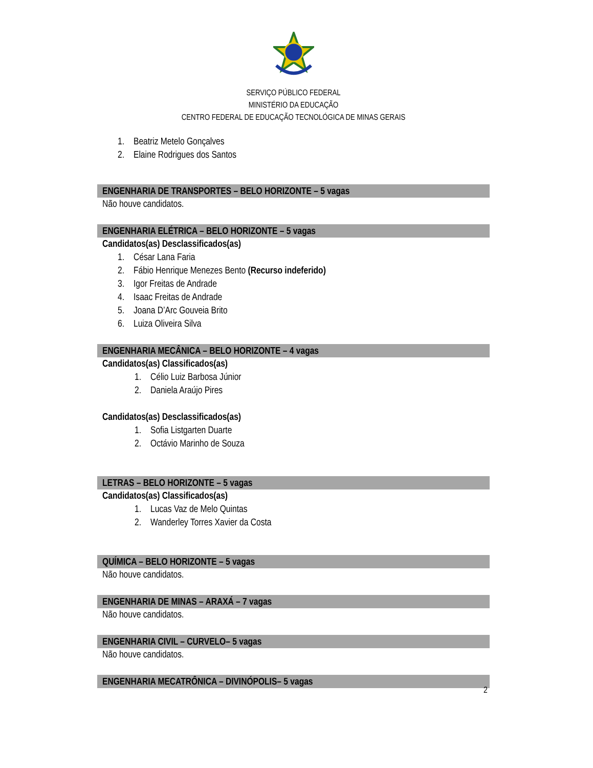SERVIÇO PÚBLICO FEDERAL
MINISTÉRIO DA EDUCAÇÃO
CENTRO FEDERAL DE EDUCAÇÃO TECNOLÓGICA DE MINAS GERAIS
1. Beatriz Metelo Gonçalves
2. Elaine Rodrigues dos Santos
ENGENHARIA DE TRANSPORTES – BELO HORIZONTE – 5 vagas
Não houve candidatos.
ENGENHARIA ELÉTRICA – BELO HORIZONTE – 5 vagas
Candidatos(as) Desclassificados(as)
1. César Lana Faria
2. Fábio Henrique Menezes Bento (Recurso indeferido)
3. Igor Freitas de Andrade
4. Isaac Freitas de Andrade
5. Joana D’Arc Gouveia Brito
6. Luiza Oliveira Silva
ENGENHARIA MECÂNICA – BELO HORIZONTE – 4 vagas
Candidatos(as) Classificados(as)
1. Célio Luiz Barbosa Júnior
2. Daniela Araújo Pires
Candidatos(as) Desclassificados(as)
1. Sofia Listgarten Duarte
2. Octávio Marinho de Souza
LETRAS – BELO HORIZONTE – 5 vagas
Candidatos(as) Classificados(as)
1. Lucas Vaz de Melo Quintas
2. Wanderley Torres Xavier da Costa
QUÍMICA – BELO HORIZONTE – 5 vagas
Não houve candidatos.
ENGENHARIA DE MINAS – ARAXÁ – 7 vagas
Não houve candidatos.
ENGENHARIA CIVIL – CURVELO– 5 vagas
Não houve candidatos.
ENGENHARIA MECATRÔNICA – DIVINÓPOLIS– 5 vagas
2